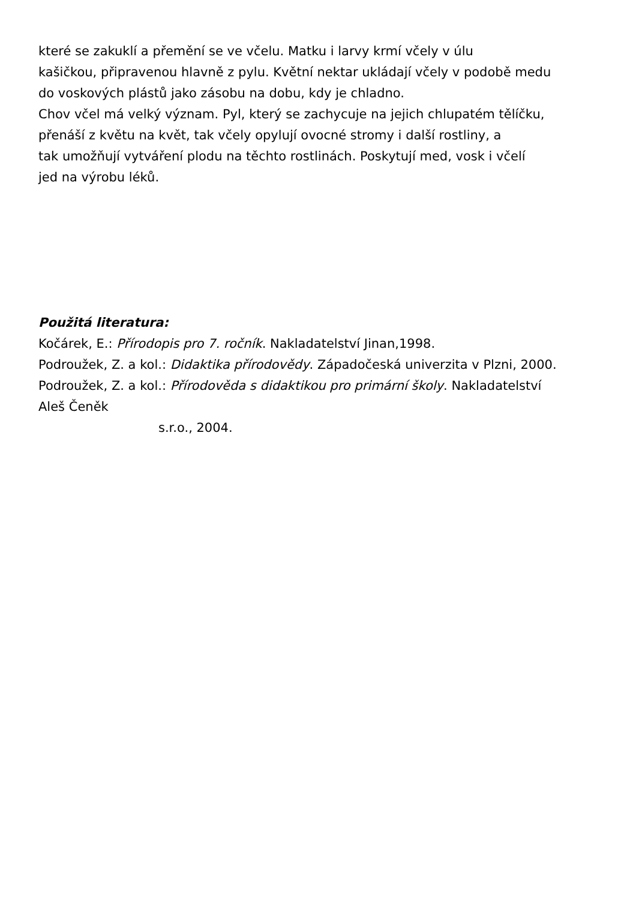které se zakuklí a přemění se ve včelu. Matku i larvy krmí včely v úlu
kašičkou, připravenou hlavně z pylu. Květní nektar ukládají včely v podobě medu
do voskových plástů jako zásobu na dobu, kdy je chladno.
Chov včel má velký význam. Pyl, který se zachycuje na jejich chlupatém tělíčku,
přenáší z květu na květ, tak včely opylují ovocné stromy i další rostliny, a
tak umožňují vytváření plodu na těchto rostlinách. Poskytují med, vosk i včelí
jed na výrobu léků.
Použitá literatura:
Kočárek, E.: Přírodopis pro 7. ročník. Nakladatelství Jinan,1998.
Podroužek, Z. a kol.: Didaktika přírodovědy. Západočeská univerzita v Plzni, 2000.
Podroužek, Z. a kol.: Přírodověda s didaktikou pro primární školy. Nakladatelství
Aleš Čeněk
s.r.o., 2004.